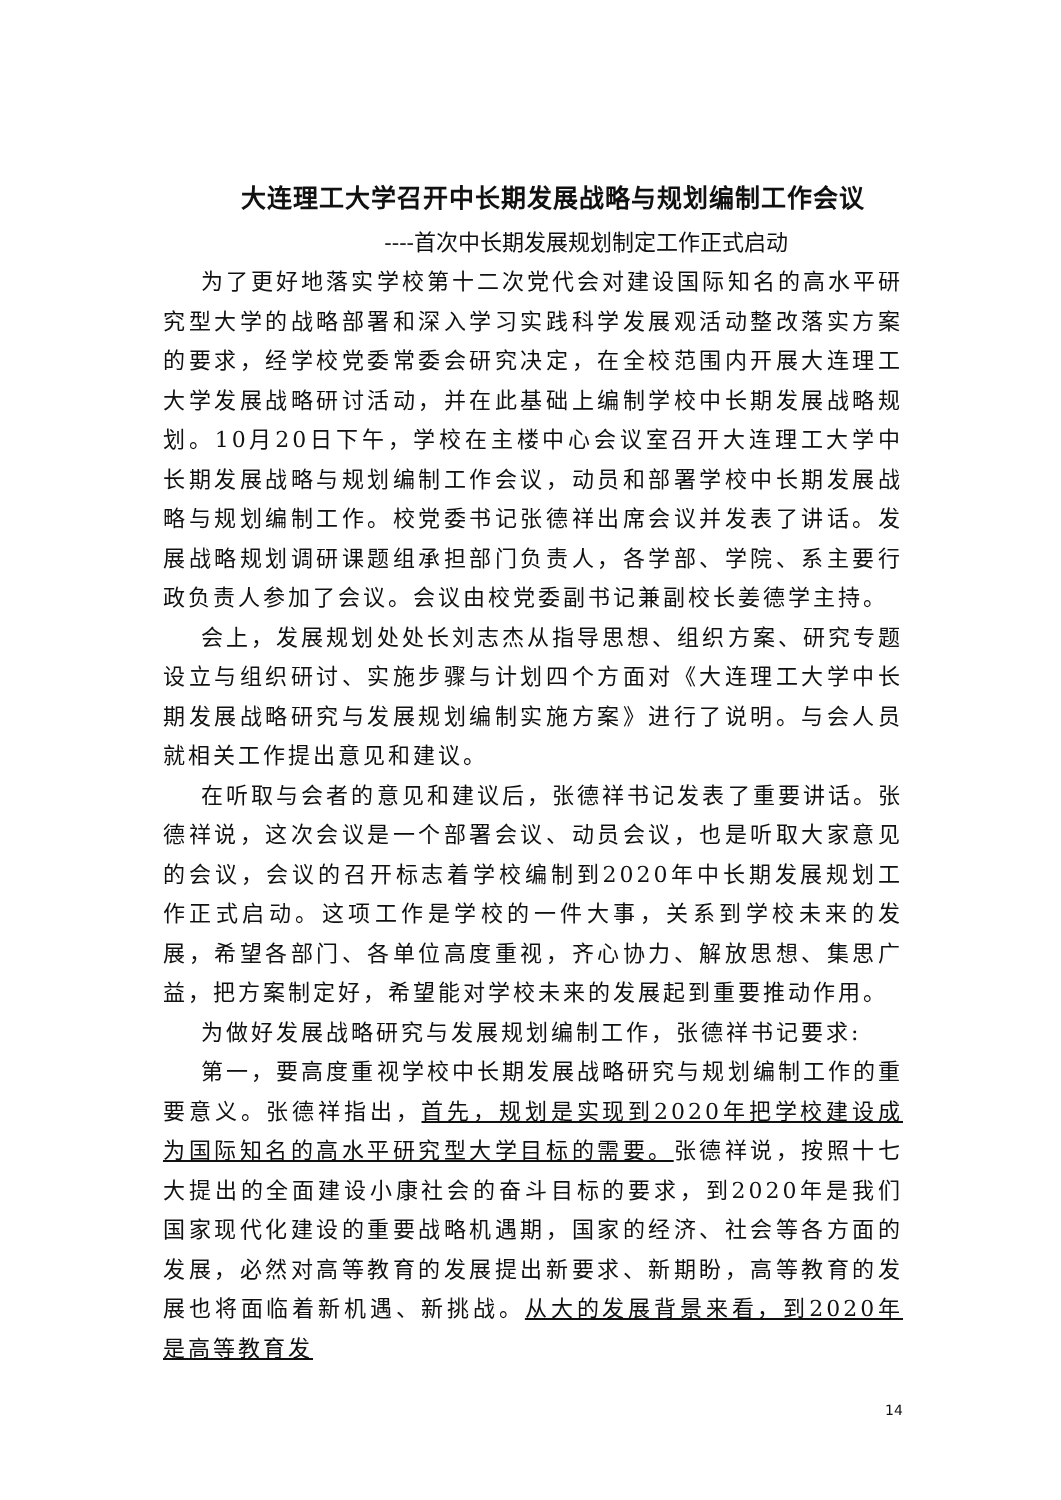大连理工大学召开中长期发展战略与规划编制工作会议
----首次中长期发展规划制定工作正式启动
为了更好地落实学校第十二次党代会对建设国际知名的高水平研究型大学的战略部署和深入学习实践科学发展观活动整改落实方案的要求，经学校党委常委会研究决定，在全校范围内开展大连理工大学发展战略研讨活动，并在此基础上编制学校中长期发展战略规划。10月20日下午，学校在主楼中心会议室召开大连理工大学中长期发展战略与规划编制工作会议，动员和部署学校中长期发展战略与规划编制工作。校党委书记张德祥出席会议并发表了讲话。发展战略规划调研课题组承担部门负责人，各学部、学院、系主要行政负责人参加了会议。会议由校党委副书记兼副校长姜德学主持。
会上，发展规划处处长刘志杰从指导思想、组织方案、研究专题设立与组织研讨、实施步骤与计划四个方面对《大连理工大学中长期发展战略研究与发展规划编制实施方案》进行了说明。与会人员就相关工作提出意见和建议。
在听取与会者的意见和建议后，张德祥书记发表了重要讲话。张德祥说，这次会议是一个部署会议、动员会议，也是听取大家意见的会议，会议的召开标志着学校编制到2020年中长期发展规划工作正式启动。这项工作是学校的一件大事，关系到学校未来的发展，希望各部门、各单位高度重视，齐心协力、解放思想、集思广益，把方案制定好，希望能对学校未来的发展起到重要推动作用。
为做好发展战略研究与发展规划编制工作，张德祥书记要求:
第一，要高度重视学校中长期发展战略研究与规划编制工作的重要意义。张德祥指出，首先，规划是实现到2020年把学校建设成为国际知名的高水平研究型大学目标的需要。张德祥说，按照十七大提出的全面建设小康社会的奋斗目标的要求，到2020年是我们国家现代化建设的重要战略机遇期，国家的经济、社会等各方面的发展，必然对高等教育的发展提出新要求、新期盼，高等教育的发展也将面临着新机遇、新挑战。从大的发展背景来看，到2020年是高等教育发
14